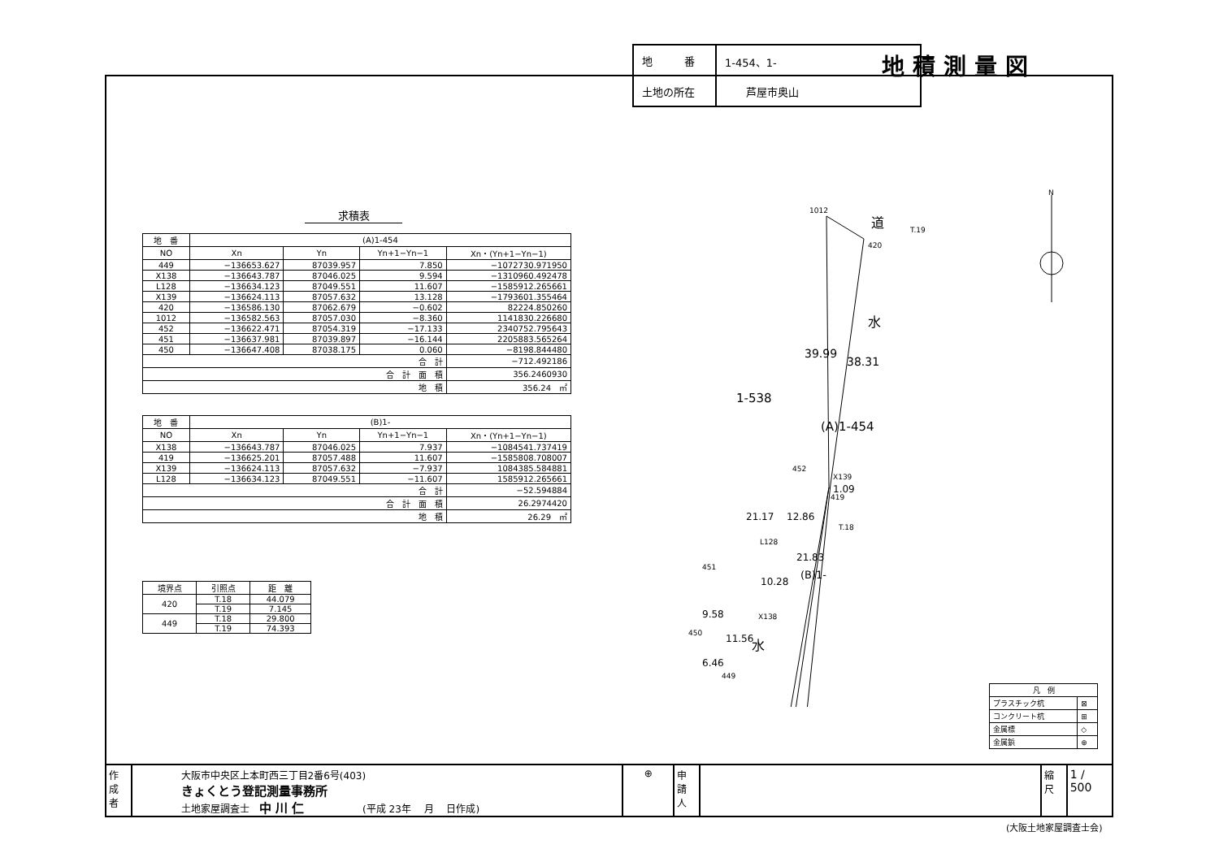| 地 番 | 1-454、1- |
| 土地の所在 | 芦屋市奥山 |
地積測量図
求積表
| 地 番 | (A)1-454 | | | |
| --- | --- | --- | --- | --- |
| NO | Xn | Yn | Yn+1−Yn−1 | Xn・(Yn+1−Yn−1) |
| 449 | −136653.627 | 87039.957 | 7.850 | −1072730.971950 |
| X138 | −136643.787 | 87046.025 | 9.594 | −1310960.492478 |
| L128 | −136634.123 | 87049.551 | 11.607 | −1585912.265661 |
| X139 | −136624.113 | 87057.632 | 13.128 | −1793601.355464 |
| 420 | −136586.130 | 87062.679 | −0.602 | 82224.850260 |
| 1012 | −136582.563 | 87057.030 | −8.360 | 1141830.226680 |
| 452 | −136622.471 | 87054.319 | −17.133 | 2340752.795643 |
| 451 | −136637.981 | 87039.897 | −16.144 | 2205883.565264 |
| 450 | −136647.408 | 87038.175 | 0.060 | −8198.844480 |
| 合 計 | | | | −712.492186 |
| 合 計 面 積 | | | | 356.2460930 |
| 地 積 | | | | 356.24 ㎡ |
| 地 番 | (B)1- | | | |
| --- | --- | --- | --- | --- |
| NO | Xn | Yn | Yn+1−Yn−1 | Xn・(Yn+1−Yn−1) |
| X138 | −136643.787 | 87046.025 | 7.937 | −1084541.737419 |
| 419 | −136625.201 | 87057.488 | 11.607 | −1585808.708007 |
| X139 | −136624.113 | 87057.632 | −7.937 | 1084385.584881 |
| L128 | −136634.123 | 87049.551 | −11.607 | 1585912.265661 |
| 合 計 | | | | −52.594884 |
| 合 計 面 積 | | | | 26.2974420 |
| 地 積 | | | | 26.29 ㎡ |
| 境界点 | 引照点 | 距 離 |
| --- | --- | --- |
| 420 | T.18 | 44.079 |
| | T.19 | 7.145 |
| 449 | T.18 | 29.800 |
| | T.19 | 74.393 |
1012
420
道
T.19
水
39.99
38.31
1-538
(A)1-454
452
X139
1.09
419
21.17
12.86
T.18
L128
21.83
10.28
(B)1-
451
9.58
X138
450
11.56
水
6.46
449
N
| 凡 例 | |
| プラスチック杭 | ⊠ |
| コンクリート杭 | ⊞ |
| 金属標 | ◇ |
| 金属鋲 | ⊕ |
作成者
大阪市中央区上本町西三丁目2番6号(403)
きょくとう登記測量事務所
土地家屋調査士　中 川 仁　　　　　　(平成 23年　 月　 日作成)
⊕ 申請人
縮尺
1 / 500
(大阪土地家屋調査士会)